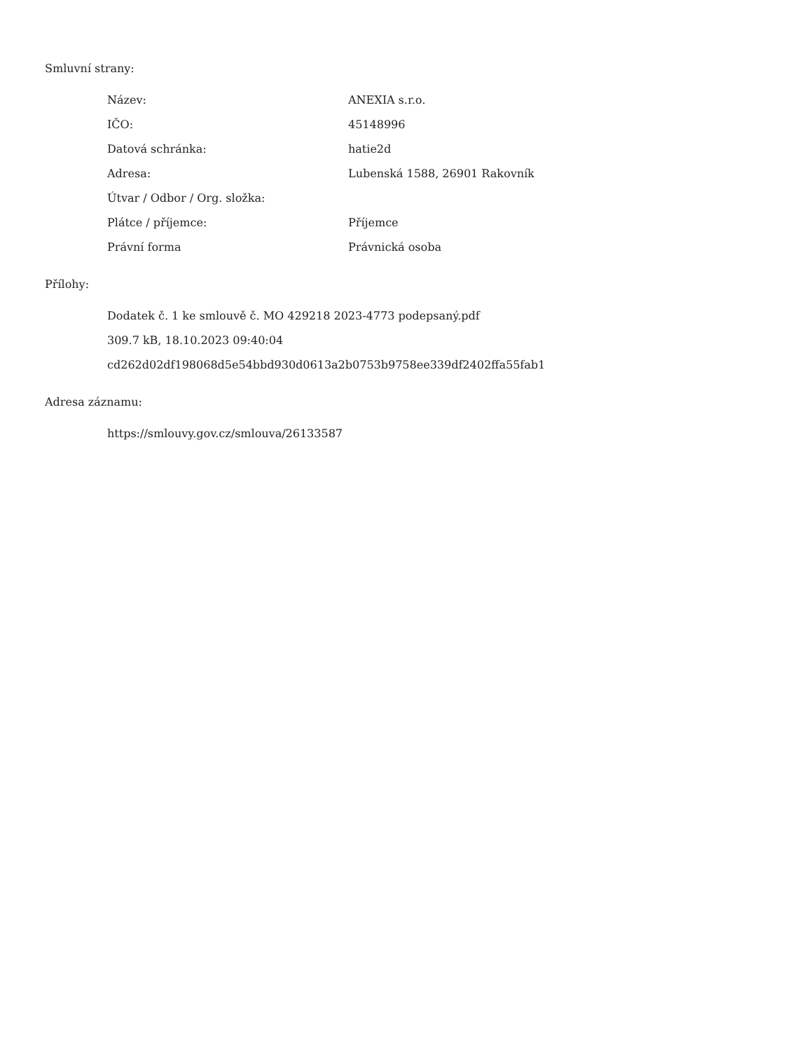Smluvní strany:
| Název: | ANEXIA s.r.o. |
| IČO: | 45148996 |
| Datová schránka: | hatie2d |
| Adresa: | Lubenská 1588, 26901 Rakovník |
| Útvar / Odbor / Org. složka: | |
| Plátce / příjemce: | Příjemce |
| Právní forma | Právnická osoba |
Přílohy:
Dodatek č. 1 ke smlouvě č. MO 429218 2023-4773 podepsaný.pdf
309.7 kB, 18.10.2023 09:40:04
cd262d02df198068d5e54bbd930d0613a2b0753b9758ee339df2402ffa55fab1
Adresa záznamu:
https://smlouvy.gov.cz/smlouva/26133587